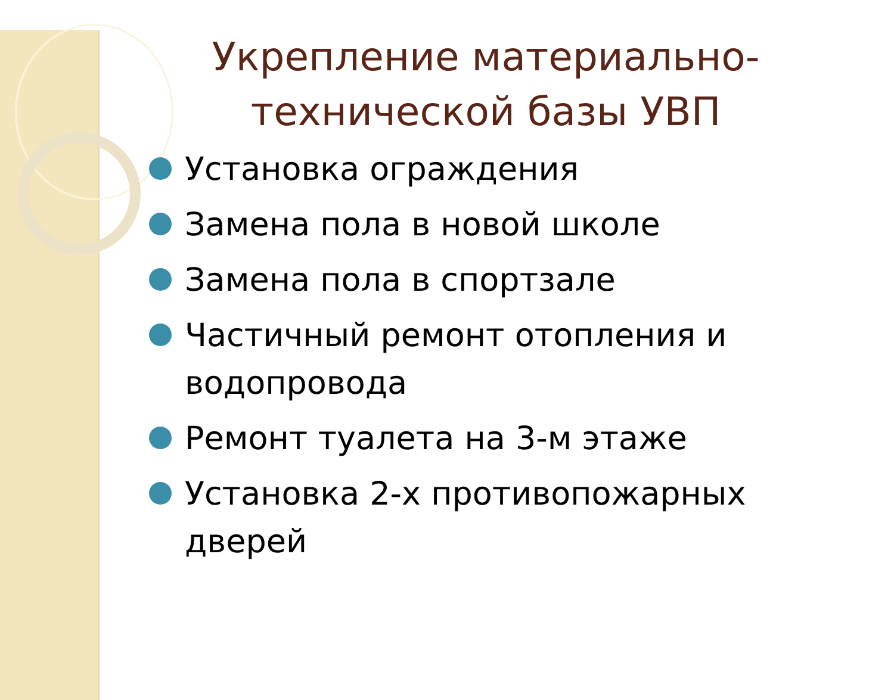Укрепление материально-технической базы УВП
Установка ограждения
Замена пола в новой школе
Замена пола в спортзале
Частичный ремонт отопления и водопровода
Ремонт туалета на 3-м этаже
Установка 2-х противопожарных дверей